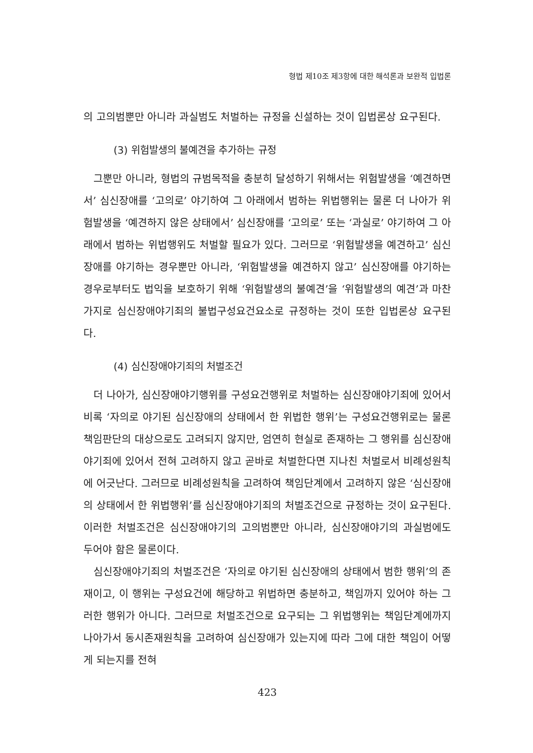형법 제10조 제3항에 대한 해석론과 보완적 입법론
의 고의범뿐만 아니라 과실범도 처벌하는 규정을 신설하는 것이 입법론상 요구된다.
(3) 위험발생의 불예견을 추가하는 규정
그뿐만 아니라, 형법의 규범목적을 충분히 달성하기 위해서는 위험발생을 ‘예견하면서’ 심신장애를 ‘고의로’ 야기하여 그 아래에서 범하는 위법행위는 물론 더 나아가 위험발생을 ‘예견하지 않은 상태에서’ 심신장애를 ‘고의로’ 또는 ‘과실로’ 야기하여 그 아래에서 범하는 위법행위도 처벌할 필요가 있다. 그러므로 ‘위험발생을 예견하고’ 심신장애를 야기하는 경우뿐만 아니라, ‘위험발생을 예견하지 않고’ 심신장애를 야기하는 경우로부터도 법익을 보호하기 위해 ‘위험발생의 불예견’을 ‘위험발생의 예견’과 마찬가지로 심신장애야기죄의 불법구성요건요소로 규정하는 것이 또한 입법론상 요구된다.
(4) 심신장애야기죄의 처벌조건
더 나아가, 심신장애야기행위를 구성요건행위로 처벌하는 심신장애야기죄에 있어서 비록 ‘자의로 야기된 심신장애의 상태에서 한 위법한 행위’는 구성요건행위로는 물론 책임판단의 대상으로도 고려되지 않지만, 엄연히 현실로 존재하는 그 행위를 심신장애야기죄에 있어서 전혀 고려하지 않고 곧바로 처벌한다면 지나친 처벌로서 비례성원칙에 어긋난다. 그러므로 비례성원칙을 고려하여 책임단계에서 고려하지 않은 ‘심신장애의 상태에서 한 위법행위’를 심신장애야기죄의 처벌조건으로 규정하는 것이 요구된다. 이러한 처벌조건은 심신장애야기의 고의범뿐만 아니라, 심신장애야기의 과실범에도 두어야 함은 물론이다.
심신장애야기죄의 처벌조건은 ‘자의로 야기된 심신장애의 상태에서 범한 행위’의 존재이고, 이 행위는 구성요건에 해당하고 위법하면 충분하고, 책임까지 있어야 하는 그러한 행위가 아니다. 그러므로 처벌조건으로 요구되는 그 위법행위는 책임단계에까지 나아가서 동시존재원칙을 고려하여 심신장애가 있는지에 따라 그에 대한 책임이 어떻게 되는지를 전혀
423